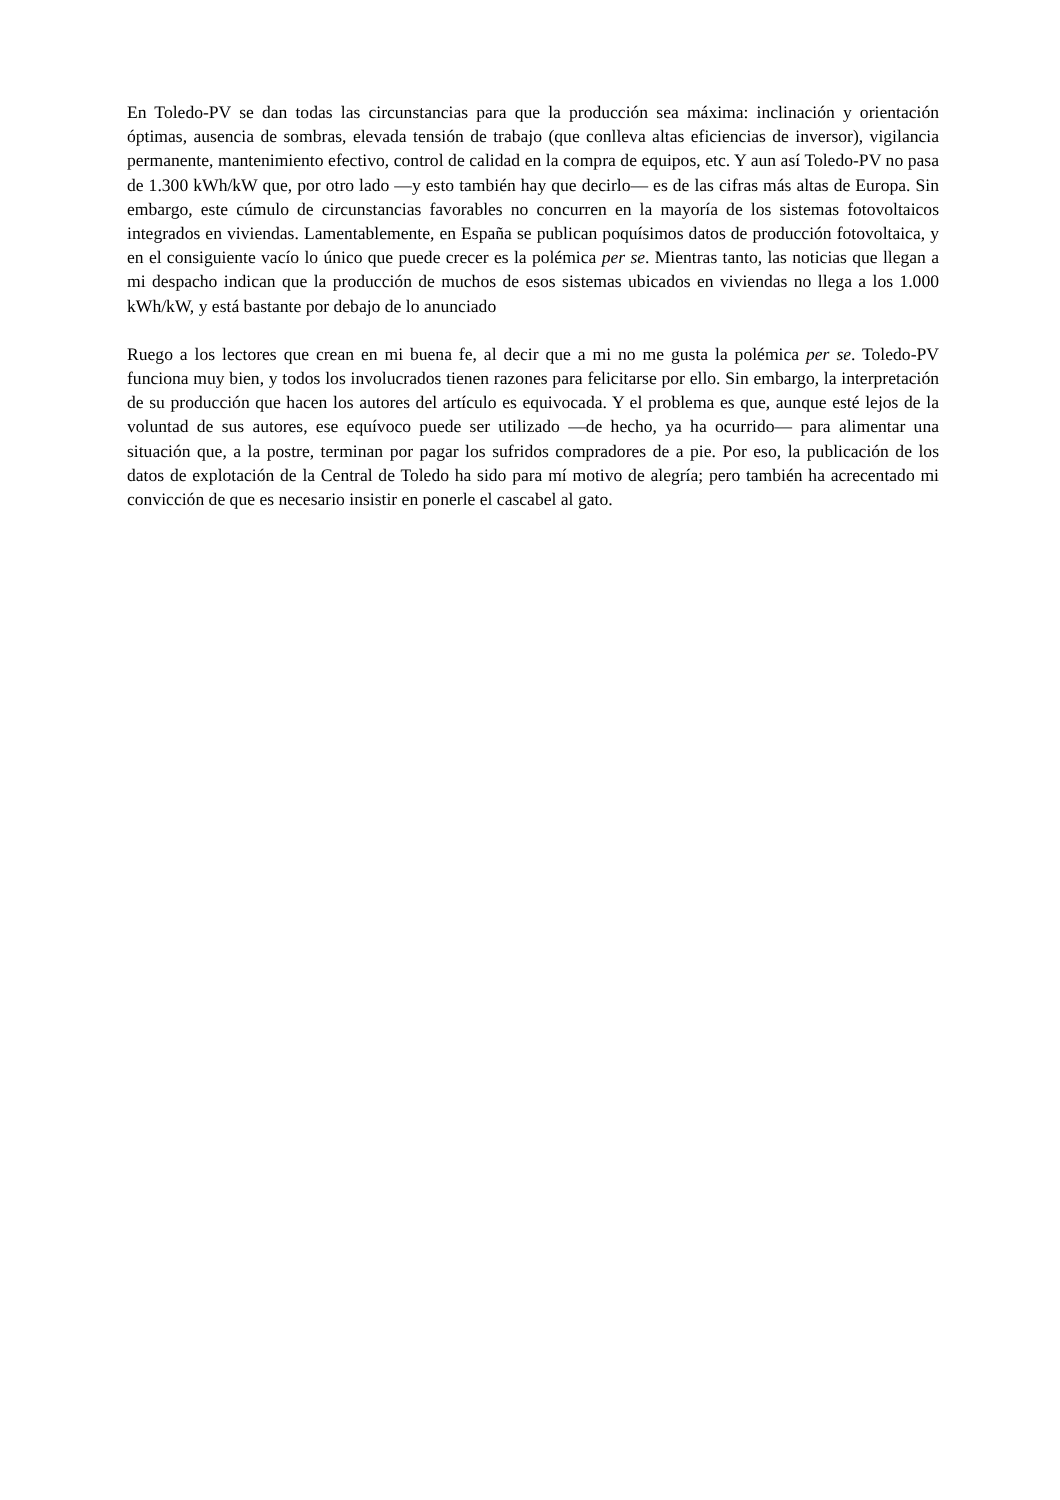En Toledo-PV se dan todas las circunstancias para que la producción sea máxima: inclinación y orientación óptimas, ausencia de sombras, elevada tensión de trabajo (que conlleva altas eficiencias de inversor), vigilancia permanente, mantenimiento efectivo, control de calidad en la compra de equipos, etc. Y aun así Toledo-PV no pasa de 1.300 kWh/kW que, por otro lado —y esto también hay que decirlo— es de las cifras más altas de Europa. Sin embargo, este cúmulo de circunstancias favorables no concurren en la mayoría de los sistemas fotovoltaicos integrados en viviendas. Lamentablemente, en España se publican poquísimos datos de producción fotovoltaica, y en el consiguiente vacío lo único que puede crecer es la polémica per se. Mientras tanto, las noticias que llegan a mi despacho indican que la producción de muchos de esos sistemas ubicados en viviendas no llega a los 1.000 kWh/kW, y está bastante por debajo de lo anunciado
Ruego a los lectores que crean en mi buena fe, al decir que a mi no me gusta la polémica per se. Toledo-PV funciona muy bien, y todos los involucrados tienen razones para felicitarse por ello. Sin embargo, la interpretación de su producción que hacen los autores del artículo es equivocada. Y el problema es que, aunque esté lejos de la voluntad de sus autores, ese equívoco puede ser utilizado —de hecho, ya ha ocurrido— para alimentar una situación que, a la postre, terminan por pagar los sufridos compradores de a pie. Por eso, la publicación de los datos de explotación de la Central de Toledo ha sido para mí motivo de alegría; pero también ha acrecentado mi convicción de que es necesario insistir en ponerle el cascabel al gato.